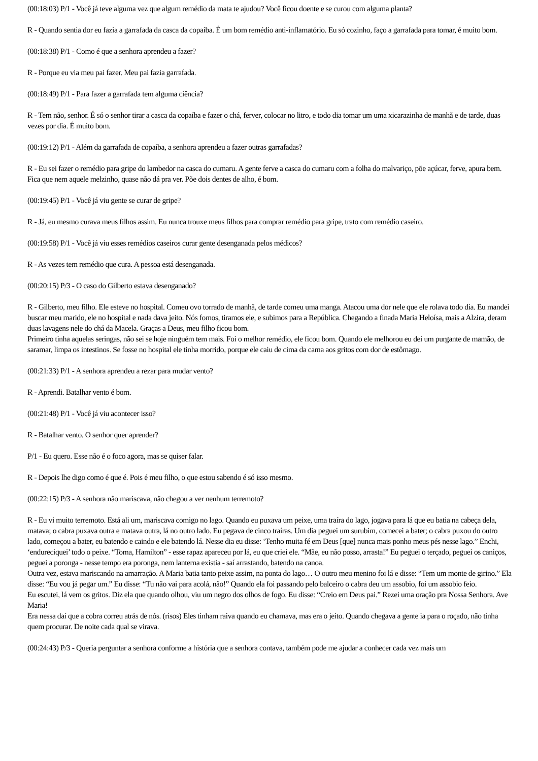(00:18:03) P/1 - Você já teve alguma vez que algum remédio da mata te ajudou? Você ficou doente e se curou com alguma planta?
R - Quando sentia dor eu fazia a garrafada da casca da copaíba. É um bom remédio anti-inflamatório. Eu só cozinho, faço a garrafada para tomar, é muito bom.
(00:18:38) P/1 - Como é que a senhora aprendeu a fazer?
R - Porque eu via meu pai fazer. Meu pai fazia garrafada.
(00:18:49) P/1 - Para fazer a garrafada tem alguma ciência?
R - Tem não, senhor. É só o senhor tirar a casca da copaíba e fazer o chá, ferver, colocar no litro, e todo dia tomar um uma xicarazinha de manhã e de tarde, duas vezes por dia. É muito bom.
(00:19:12) P/1 - Além da garrafada de copaíba, a senhora aprendeu a fazer outras garrafadas?
R - Eu sei fazer o remédio para gripe do lambedor na casca do cumaru. A gente ferve a casca do cumaru com a folha do malvariço, põe açúcar, ferve, apura bem. Fica que nem aquele melzinho, quase não dá pra ver. Põe dois dentes de alho, é bom.
(00:19:45) P/1 - Você já viu gente se curar de gripe?
R - Já, eu mesmo curava meus filhos assim. Eu nunca trouxe meus filhos para comprar remédio para gripe, trato com remédio caseiro.
(00:19:58) P/1 - Você já viu esses remédios caseiros curar gente desenganada pelos médicos?
R - As vezes tem remédio que cura. A pessoa está desenganada.
(00:20:15) P/3 - O caso do Gilberto estava desenganado?
R - Gilberto, meu filho. Ele esteve no hospital. Comeu ovo torrado de manhã, de tarde comeu uma manga. Atacou uma dor nele que ele rolava todo dia. Eu mandei buscar meu marido, ele no hospital e nada dava jeito. Nós fomos, tiramos ele, e subimos para a República. Chegando a finada Maria Heloísa, mais a Alzira, deram duas lavagens nele do chá da Macela. Graças a Deus, meu filho ficou bom.
Primeiro tinha aquelas seringas, não sei se hoje ninguém tem mais. Foi o melhor remédio, ele ficou bom. Quando ele melhorou eu dei um purgante de mamão, de saramar, limpa os intestinos. Se fosse no hospital ele tinha morrido, porque ele caiu de cima da cama aos gritos com dor de estômago.
(00:21:33) P/1 - A senhora aprendeu a rezar para mudar vento?
R - Aprendi. Batalhar vento é bom.
(00:21:48) P/1 - Você já viu acontecer isso?
R - Batalhar vento. O senhor quer aprender?
P/1 - Eu quero. Esse não é o foco agora, mas se quiser falar.
R - Depois lhe digo como é que é. Pois é meu filho, o que estou sabendo é só isso mesmo.
(00:22:15) P/3 - A senhora não mariscava, não chegou a ver nenhum terremoto?
R - Eu vi muito terremoto. Está ali um, mariscava comigo no lago. Quando eu puxava um peixe, uma traíra do lago, jogava para lá que eu batia na cabeça dela, matava; o cabra puxava outra e matava outra, lá no outro lado. Eu pegava de cinco traíras. Um dia peguei um surubim, comecei a bater; o cabra puxou do outro lado, começou a bater, eu batendo e caindo e ele batendo lá. Nesse dia eu disse: ‘Tenho muita fé em Deus [que] nunca mais ponho meus pés nesse lago.” Enchi, ‘endureciquei’ todo o peixe. “Toma, Hamilton” - esse rapaz apareceu por lá, eu que criei ele. “Mãe, eu não posso, arrasta!” Eu peguei o terçado, peguei os caniços, peguei a poronga - nesse tempo era poronga, nem lanterna existia - saí arrastando, batendo na canoa.
Outra vez, estava mariscando na amarração. A Maria batia tanto peixe assim, na ponta do lago… O outro meu menino foi lá e disse: “Tem um monte de girino.” Ela disse: “Eu vou já pegar um.” Eu disse: “Tu não vai para acolá, não!” Quando ela foi passando pelo balceiro o cabra deu um assobio, foi um assobio feio.
Eu escutei, lá vem os gritos. Diz ela que quando olhou, viu um negro dos olhos de fogo. Eu disse: “Creio em Deus pai.” Rezei uma oração pra Nossa Senhora. Ave Maria!
Era nessa daí que a cobra correu atrás de nós. (risos) Eles tinham raiva quando eu chamava, mas era o jeito. Quando chegava a gente ia para o roçado, não tinha quem procurar. De noite cada qual se virava.
(00:24:43) P/3 - Queria perguntar a senhora conforme a história que a senhora contava, também pode me ajudar a conhecer cada vez mais um